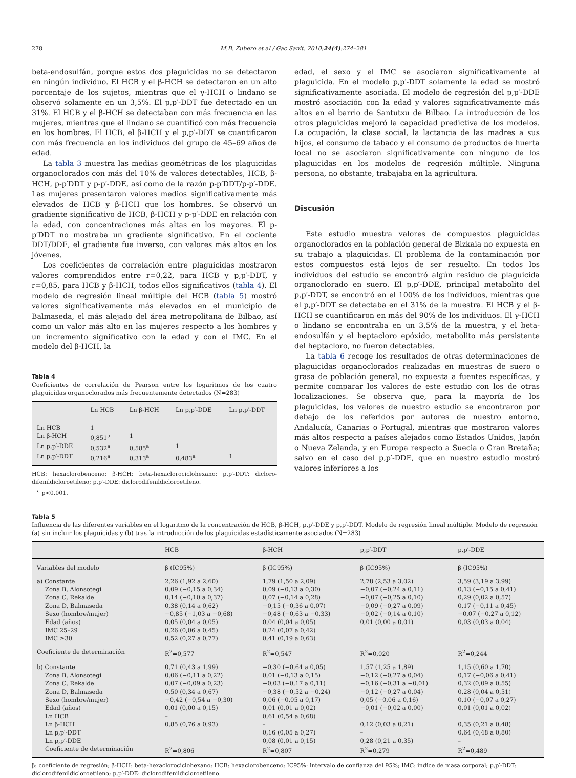278 M.B. Zubero et al / Gac Sanit. 2010;24(4):274–281
beta-endosulfán, porque estos dos plaguicidas no se detectaron en ningún individuo. El HCB y el β-HCH se detectaron en un alto porcentaje de los sujetos, mientras que el γ-HCH o lindano se observó solamente en un 3,5%. El p,p′-DDT fue detectado en un 31%. El HCB y el β-HCH se detectaban con más frecuencia en las mujeres, mientras que el lindano se cuantificó con más frecuencia en los hombres. El HCB, el β-HCH y el p,p′-DDT se cuantificaron con más frecuencia en los individuos del grupo de 45–69 años de edad.
La tabla 3 muestra las medias geométricas de los plaguicidas organoclorados con más del 10% de valores detectables, HCB, β-HCH, p-p′DDT y p-p′-DDE, así como de la razón p-p′DDT/p-p′-DDE. Las mujeres presentaron valores medios significativamente más elevados de HCB y β-HCH que los hombres. Se observó un gradiente significativo de HCB, β-HCH y p-p′-DDE en relación con la edad, con concentraciones más altas en los mayores. El p-p′DDT no mostraba un gradiente significativo. En el cociente DDT/DDE, el gradiente fue inverso, con valores más altos en los jóvenes.
Los coeficientes de correlación entre plaguicidas mostraron valores comprendidos entre r=0,22, para HCB y p,p′-DDT, y r=0,85, para HCB y β-HCH, todos ellos significativos (tabla 4). El modelo de regresión lineal múltiple del HCB (tabla 5) mostró valores significativamente más elevados en el municipio de Balmaseda, el más alejado del área metropolitana de Bilbao, así como un valor más alto en las mujeres respecto a los hombres y un incremento significativo con la edad y con el IMC. En el modelo del β-HCH, la
Tabla 4
Coeficientes de correlación de Pearson entre los logaritmos de los cuatro plaguicidas organoclorados más frecuentemente detectados (N=283)
| | Ln HCB | Ln β-HCH | Ln p,p′-DDE | Ln p,p′-DDT |
| --- | --- | --- | --- | --- |
| Ln HCB | 1 | | | |
| Ln β-HCH | 0,851<sup>a</sup> | 1 | | |
| Ln p,p′-DDE | 0,532<sup>a</sup> | 0,585<sup>a</sup> | 1 | |
| Ln p,p′-DDT | 0,216<sup>a</sup> | 0,313<sup>a</sup> | 0,483<sup>a</sup> | 1 |
HCB: hexaclorobenceno; β-HCH: beta-hexaclorociclohexano; p,p′-DDT: dicloro-difenildicloroetileno; p,p′-DDE: diclorodifenildicloroetileno.
<sup>a</sup> p<0,001.
edad, el sexo y el IMC se asociaron significativamente al plaguicida. En el modelo p,p′-DDT solamente la edad se mostró significativamente asociada. El modelo de regresión del p,p′-DDE mostró asociación con la edad y valores significativamente más altos en el barrio de Santutxu de Bilbao. La introducción de los otros plaguicidas mejoró la capacidad predictiva de los modelos. La ocupación, la clase social, la lactancia de las madres a sus hijos, el consumo de tabaco y el consumo de productos de huerta local no se asociaron significativamente con ninguno de los plaguicidas en los modelos de regresión múltiple. Ninguna persona, no obstante, trabajaba en la agricultura.
Discusión
Este estudio muestra valores de compuestos plaguicidas organoclorados en la población general de Bizkaia no expuesta en su trabajo a plaguicidas. El problema de la contaminación por estos compuestos está lejos de ser resuelto. En todos los individuos del estudio se encontró algún residuo de plaguicida organoclorado en suero. El p,p′-DDE, principal metabolito del p,p′-DDT, se encontró en el 100% de los individuos, mientras que el p,p′-DDT se detectaba en el 31% de la muestra. El HCB y el β-HCH se cuantificaron en más del 90% de los individuos. El γ-HCH o lindano se encontraba en un 3,5% de la muestra, y el beta-endosulfán y el heptacloro epóxido, metabolito más persistente del heptacloro, no fueron detectables.
La tabla 6 recoge los resultados de otras determinaciones de plaguicidas organoclorados realizadas en muestras de suero o grasa de población general, no expuesta a fuentes específicas, y permite comparar los valores de este estudio con los de otras localizaciones. Se observa que, para la mayoría de los plaguicidas, los valores de nuestro estudio se encontraron por debajo de los referidos por autores de nuestro entorno, Andalucía, Canarias o Portugal, mientras que mostraron valores más altos respecto a países alejados como Estados Unidos, Japón o Nueva Zelanda, y en Europa respecto a Suecia o Gran Bretaña; salvo en el caso del p,p′-DDE, que en nuestro estudio mostró valores inferiores a los
Tabla 5
Influencia de las diferentes variables en el logaritmo de la concentración de HCB, β-HCH, p,p′-DDE y p,p′-DDT. Modelo de regresión lineal múltiple. Modelo de regresión (a) sin incluir los plaguicidas y (b) tras la introducción de los plaguicidas estadísticamente asociados (N=283)
| | HCB | β-HCH | p,p′-DDT | p,p′-DDE |
| --- | --- | --- | --- | --- |
| Variables del modelo | β (IC95%) | β (IC95%) | β (IC95%) | β (IC95%) |
| a) Constante | 2,26 (1,92 a 2,60) | 1,79 (1,50 a 2,09) | 2,78 (2,53 a 3,02) | 3,59 (3,19 a 3,99) |
| Zona B, Alonsotegi | 0,09 (−0,15 a 0,34) | 0,09 (−0,13 a 0,30) | −0,07 (−0,24 a 0,11) | 0,13 (−0,15 a 0,41) |
| Zona C, Rekalde | 0,14 (−0,10 a 0,37) | 0,07 (−0,14 a 0,28) | −0,07 (−0,25 a 0,10) | 0,29 (0,02 a 0,57) |
| Zona D, Balmaseda | 0,38 (0,14 a 0,62) | −0,15 (−0,36 a 0,07) | −0,09 (−0,27 a 0,09) | 0,17 (−0,11 a 0,45) |
| Sexo (hombre/mujer) | −0,85 (−1,03 a −0,68) | −0,48 (−0,63 a −0,33) | −0,02 (−0,14 a 0,10) | −0,07 (−0,27 a 0,12) |
| Edad (años) | 0,05 (0,04 a 0,05) | 0,04 (0,04 a 0,05) | 0,01 (0,00 a 0,01) | 0,03 (0,03 a 0,04) |
| IMC 25–29 | 0,26 (0,06 a 0,45) | 0,24 (0,07 a 0,42) | | |
| IMC ≥30 | 0,52 (0,27 a 0,77) | 0,41 (0,19 a 0,63) | | |
| Coeficiente de determinación | R<sup>2</sup>=0,577 | R<sup>2</sup>=0,547 | R<sup>2</sup>=0,020 | R<sup>2</sup>=0,244 |
| b) Constante | 0,71 (0,43 a 1,99) | −0,30 (−0,64 a 0,05) | 1,57 (1,25 a 1,89) | 1,15 (0,60 a 1,70) |
| Zona B, Alonsotegi | 0,06 (−0,11 a 0,22) | 0,01 (−0,13 a 0,15) | −0,12 (−0,27 a 0,04) | 0,17 (−0,06 a 0,41) |
| Zona C, Rekalde | 0,07 (−0,09 a 0,23) | −0,03 (−0,17 a 0,11) | −0,16 (−0,31 a −0,01) | 0,32 (0,09 a 0,55) |
| Zona D, Balmaseda | 0,50 (0,34 a 0,67) | −0,38 (−0,52 a −0,24) | −0,12 (−0,27 a 0,04) | 0,28 (0,04 a 0,51) |
| Sexo (hombre/mujer) | −0,42 (−0,54 a −0,30) | 0,06 (−0,05 a 0,17) | 0,05 (−0,06 a 0,16) | 0,10 (−0,07 a 0,27) |
| Edad (años) | 0,01 (0,00 a 0,15) | 0,01 (0,01 a 0,02) | −0,01 (−0,02 a 0,00) | 0,01 (0,01 a 0,02) |
| Ln HCB | – | 0,61 (0,54 a 0,68) | | |
| Ln β-HCH | 0,85 (0,76 a 0,93) | – | 0,12 (0,03 a 0,21) | 0,35 (0,21 a 0,48) |
| Ln p,p′-DDT | | 0,16 (0,05 a 0,27) | – | 0,64 (0,48 a 0,80) |
| Ln p,p′-DDE | | 0,08 (0,01 a 0,15) | 0,28 (0,21 a 0,35) | – |
| Coeficiente de determinación | R<sup>2</sup>=0,806 | R<sup>2</sup>=0,807 | R<sup>2</sup>=0,279 | R<sup>2</sup>=0,489 |
β: coeficiente de regresión; β-HCH: beta-hexaclorociclohexano; HCB: hexaclorobenceno; IC95%: intervalo de confianza del 95%; IMC: indice de masa corporal; p,p′-DDT: diclorodifenildicloroetileno; p,p′-DDE: diclorodifenildicloroetileno.